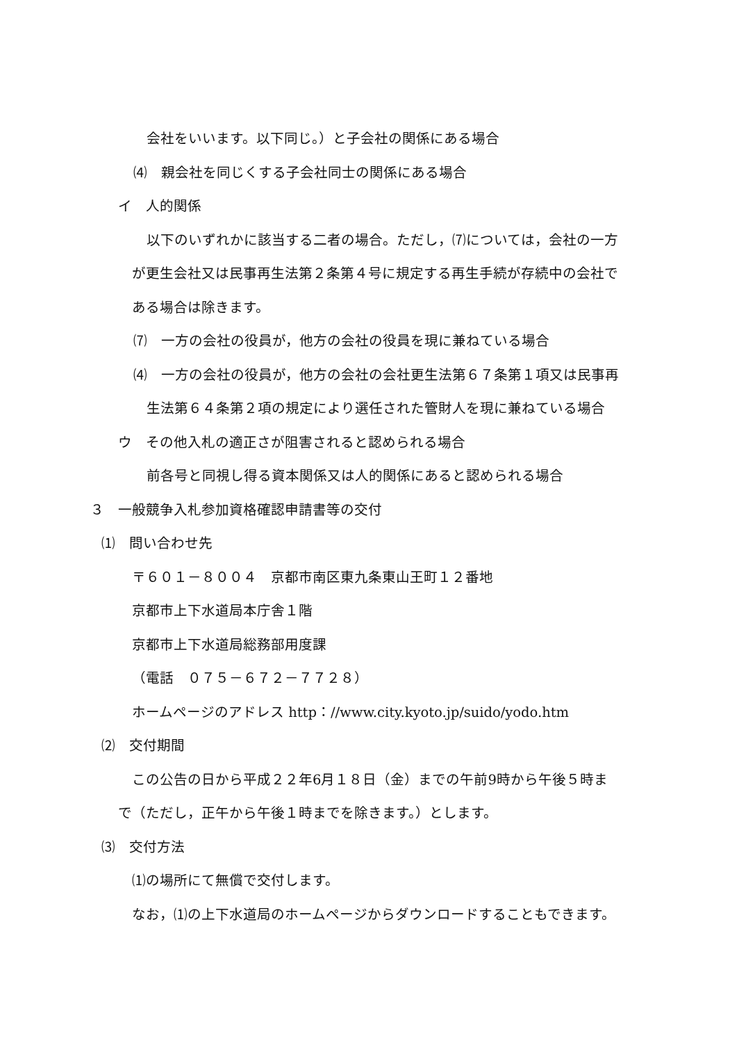会社をいいます。以下同じ。）と子会社の関係にある場合
⑷　親会社を同じくする子会社同士の関係にある場合
イ　人的関係
以下のいずれかに該当する二者の場合。ただし，⑺については，会社の一方
が更生会社又は民事再生法第２条第４号に規定する再生手続が存続中の会社で
ある場合は除きます。
⑺　一方の会社の役員が，他方の会社の役員を現に兼ねている場合
⑷　一方の会社の役員が，他方の会社の会社更生法第６７条第１項又は民事再
生法第６４条第２項の規定により選任された管財人を現に兼ねている場合
ウ　その他入札の適正さが阻害されると認められる場合
前各号と同視し得る資本関係又は人的関係にあると認められる場合
３　一般競争入札参加資格確認申請書等の交付
⑴　問い合わせ先
〒６０１－８００４　京都市南区東九条東山王町１２番地
京都市上下水道局本庁舎１階
京都市上下水道局総務部用度課
（電話　０７５－６７２－７７２８）
ホームページのアドレス http：//www.city.kyoto.jp/suido/yodo.htm
⑵　交付期間
この公告の日から平成２２年6月１８日（金）までの午前9時から午後５時ま
で（ただし，正午から午後１時までを除きます。）とします。
⑶　交付方法
⑴の場所にて無償で交付します。
なお，⑴の上下水道局のホームページからダウンロードすることもできます。